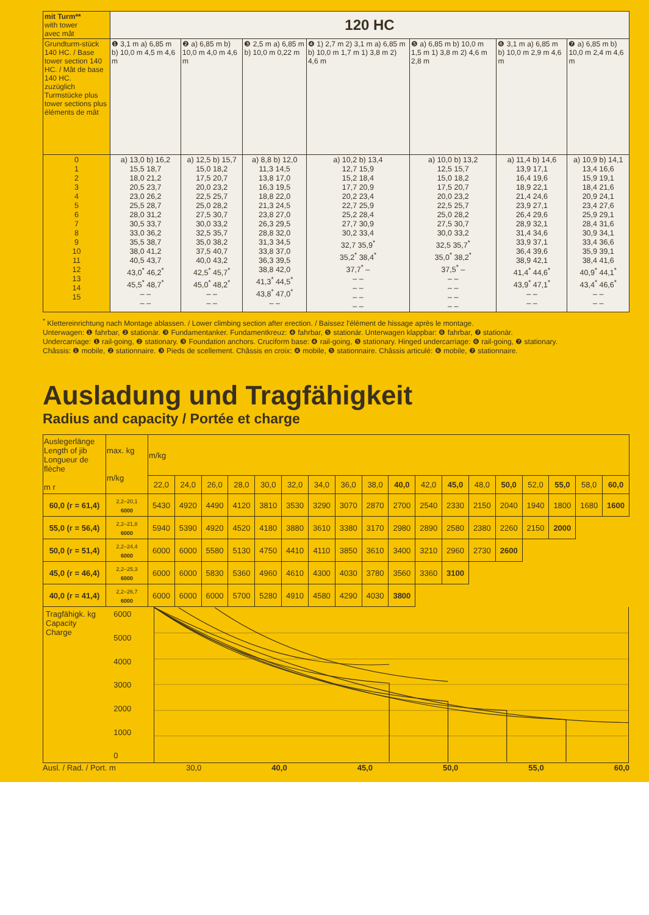| mit Turm** with tower avec mât | 120 HC | | | | | | |
| Grundturm-stück 140 HC. / Base tower section 140 HC. / Mât de base 140 HC. zuzüglich Turmstücke plus tower sections plus éléments de mât | ❶ 3,1 m a) 6,85 m b) 10,0 m 4,5 m 4,6 m | ❷ a) 6,85 m b) 10,0 m 4,0 m 4,6 m | ❸ 2,5 m a) 6,85 m b) 10,0 m 0,22 m | ❹ 1) 2,7 m 2) 3,1 m a) 6,85 m b) 10,0 m 1,7 m 1) 3,8 m 2) 4,6 m | ❺ a) 6,85 m b) 10,0 m 1,5 m 1) 3,8 m 2) 4,6 m 2,8 m | ❻ 3,1 m a) 6,85 m b) 10,0 m 2,9 m 4,6 m | ❼ a) 6,85 m b) 10,0 m 2,4 m 4,6 m |
| 0 1 2 3 4 5 6 7 8 9 10 11 12 13 14 15 | a) 13,0 b) 16,2 15,5 18,7 18,0 21,2 20,5 23,7 23,0 26,2 25,5 28,7 28,0 31,2 30,5 33,7 33,0 36,2 35,5 38,7 38,0 41,2 40,5 43,7 43,0<sup>*</sup> 46,2<sup>*</sup> 45,5<sup>*</sup> 48,7<sup>*</sup> – – – – | a) 12,5 b) 15,7 15,0 18,2 17,5 20,7 20,0 23,2 22,5 25,7 25,0 28,2 27,5 30,7 30,0 33,2 32,5 35,7 35,0 38,2 37,5 40,7 40,0 43,2 42,5<sup>*</sup> 45,7<sup>*</sup> 45,0<sup>*</sup> 48,2<sup>*</sup> – – – – | a) 8,8 b) 12,0 11,3 14,5 13,8 17,0 16,3 19,5 18,8 22,0 21,3 24,5 23,8 27,0 26,3 29,5 28,8 32,0 31,3 34,5 33,8 37,0 36,3 39,5 38,8 42,0 41,3<sup>*</sup> 44,5<sup>*</sup> 43,8<sup>*</sup> 47,0<sup>*</sup> – – | a) 10,2 b) 13,4 12,7 15,9 15,2 18,4 17,7 20,9 20,2 23,4 22,7 25,9 25,2 28,4 27,7 30,9 30,2 33,4 32,7 35,9<sup>*</sup> 35,2<sup>*</sup> 38,4<sup>*</sup> 37,7<sup>*</sup> – – – – – – – – – | a) 10,0 b) 13,2 12,5 15,7 15,0 18,2 17,5 20,7 20,0 23,2 22,5 25,7 25,0 28,2 27,5 30,7 30,0 33,2 32,5 35,7<sup>*</sup> 35,0<sup>*</sup> 38,2<sup>*</sup> 37,5<sup>*</sup> – – – – – – – – – | a) 11,4 b) 14,6 13,9 17,1 16,4 19,6 18,9 22,1 21,4 24,6 23,9 27,1 26,4 29,6 28,9 32,1 31,4 34,6 33,9 37,1 36,4 39,6 38,9 42,1 41,4<sup>*</sup> 44,6<sup>*</sup> 43,9<sup>*</sup> 47,1<sup>*</sup> – – – – | a) 10,9 b) 14,1 13,4 16,6 15,9 19,1 18,4 21,6 20,9 24,1 23,4 27,6 25,9 29,1 28,4 31,6 30,9 34,1 33,4 36,6 35,9 39,1 38,4 41,6 40,9<sup>*</sup> 44,1<sup>*</sup> 43,4<sup>*</sup> 46,6<sup>*</sup> – – – – |
<sup>*</sup> Klettereinrichtung nach Montage ablassen. / Lower climbing section after erection. / Baissez l'élément de hissage après le montage.
Unterwagen: ❶ fahrbar, ❷ stationär. ❸ Fundamentanker. Fundamentkreuz: ❹ fahrbar, ❺ stationär. Unterwagen klappbar: ❻ fahrbar, ❼ stationär.
Undercarriage: ❶ rail-going, ❷ stationary. ❸ Foundation anchors. Cruciform base: ❹ rail-going, ❺ stationary. Hinged undercarriage: ❻ rail-going, ❼ stationary.
Châssis: ❶ mobile, ❷ stationnaire. ❸ Pieds de scellement. Châssis en croix: ❹ mobile, ❺ stationnaire. Châssis articulé: ❻ mobile, ❼ stationnaire.
Ausladung und Tragfähigkeit
Radius and capacity / Portée et charge
| Auslegerlänge Length of jib Longueur de flèche m r | max. kg m/kg | m/kg | | | | | | | | | | | | | | | | | |
| | | 22,0 | 24,0 | 26,0 | 28,0 | 30,0 | 32,0 | 34,0 | 36,0 | 38,0 | 40,0 | 42,0 | 45,0 | 48,0 | 50,0 | 52,0 | 55,0 | 58,0 | 60,0 |
| 60,0 (r = 61,4) | 2,2–20,1 6000 | 5430 | 4920 | 4490 | 4120 | 3810 | 3530 | 3290 | 3070 | 2870 | 2700 | 2540 | 2330 | 2150 | 2040 | 1940 | 1800 | 1680 | 1600 |
| 55,0 (r = 56,4) | 2,2–21,8 6000 | 5940 | 5390 | 4920 | 4520 | 4180 | 3880 | 3610 | 3380 | 3170 | 2980 | 2890 | 2580 | 2380 | 2260 | 2150 | 2000 | | |
| 50,0 (r = 51,4) | 2,2–24,4 6000 | 6000 | 6000 | 5580 | 5130 | 4750 | 4410 | 4110 | 3850 | 3610 | 3400 | 3210 | 2960 | 2730 | 2600 | | | | |
| 45,0 (r = 46,4) | 2,2–25,3 6000 | 6000 | 6000 | 5830 | 5360 | 4960 | 4610 | 4300 | 4030 | 3780 | 3560 | 3360 | 3100 | | | | | | |
| 40,0 (r = 41,4) | 2,2–26,7 6000 | 6000 | 6000 | 6000 | 5700 | 5280 | 4910 | 4580 | 4290 | 4030 | 3800 | | | | | | | | |
Tragfähigk. kg
Capacity
Charge
6000
5000
4000
3000
2000
1000
0
Ausl. / Rad. / Port. m 30,0 40,0 45,0 50,0 55,0 60,0